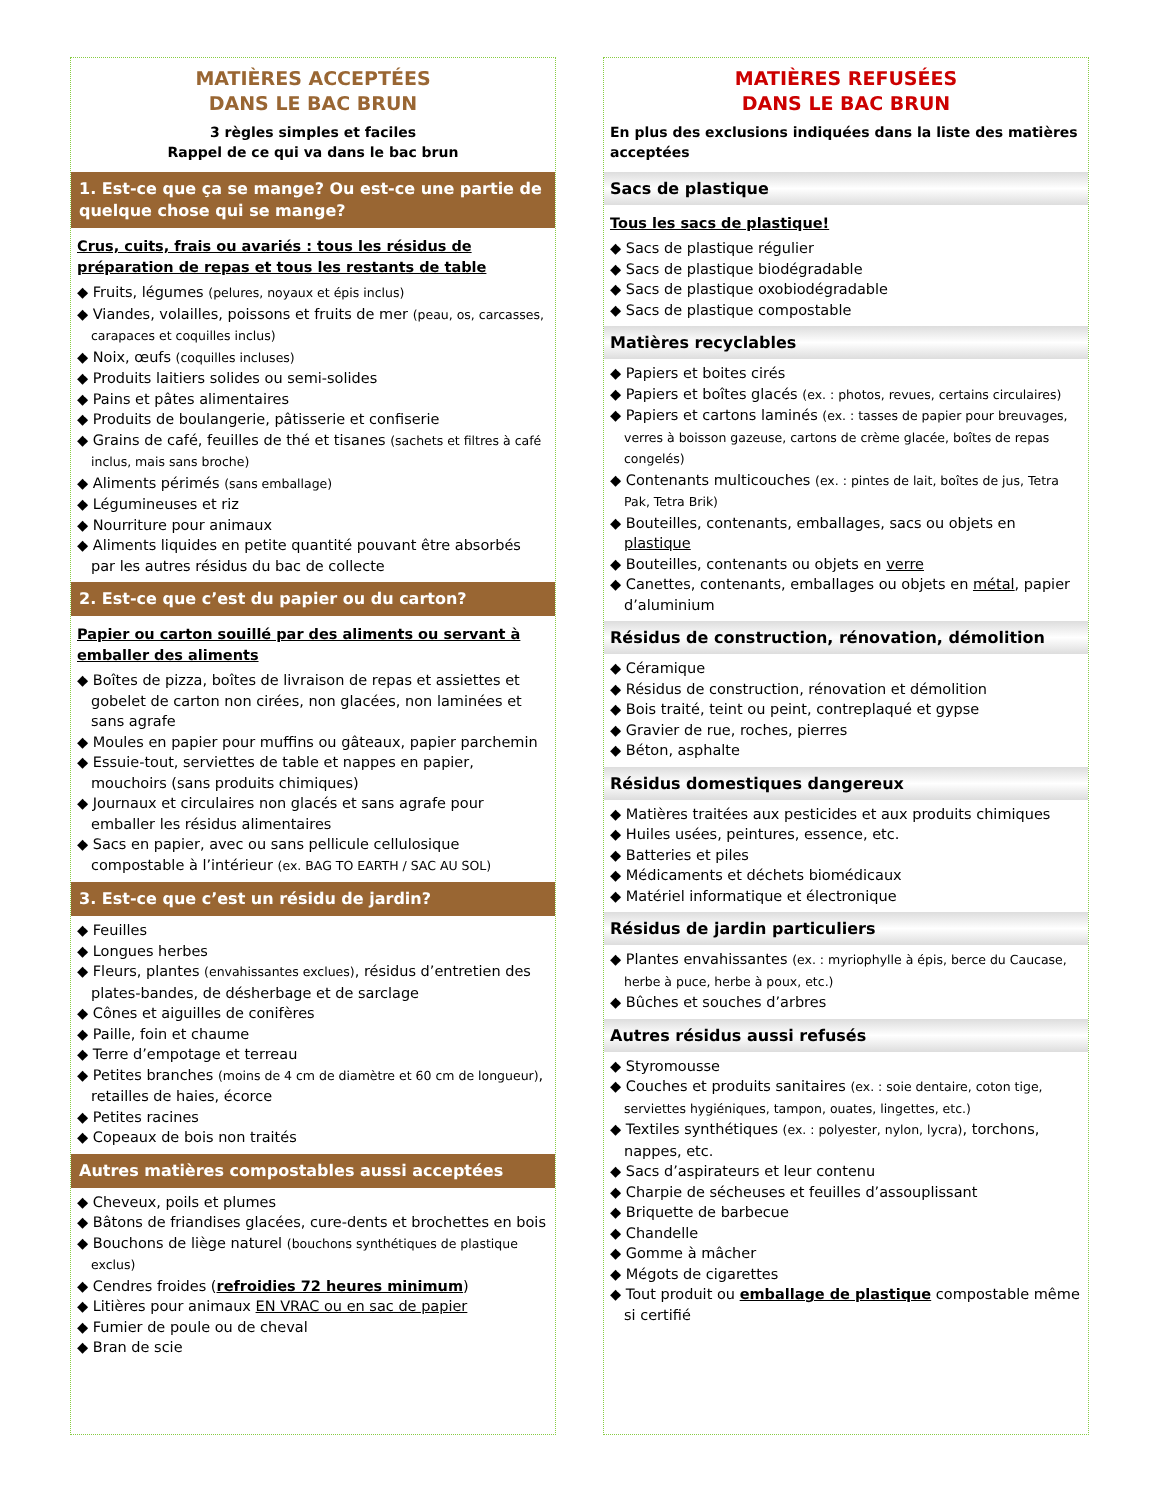MATIÈRES ACCEPTÉES
DANS LE BAC BRUN
3 règles simples et faciles
Rappel de ce qui va dans le bac brun
1. Est-ce que ça se mange? Ou est-ce une partie de quelque chose qui se mange?
Crus, cuits, frais ou avariés : tous les résidus de préparation de repas et tous les restants de table
◆ Fruits, légumes (pelures, noyaux et épis inclus)
◆ Viandes, volailles, poissons et fruits de mer (peau, os, carcasses, carapaces et coquilles inclus)
◆ Noix, œufs (coquilles incluses)
◆ Produits laitiers solides ou semi-solides
◆ Pains et pâtes alimentaires
◆ Produits de boulangerie, pâtisserie et confiserie
◆ Grains de café, feuilles de thé et tisanes (sachets et filtres à café inclus, mais sans broche)
◆ Aliments périmés (sans emballage)
◆ Légumineuses et riz
◆ Nourriture pour animaux
◆ Aliments liquides en petite quantité pouvant être absorbés par les autres résidus du bac de collecte
2. Est-ce que c’est du papier ou du carton?
Papier ou carton souillé par des aliments ou servant à emballer des aliments
◆ Boîtes de pizza, boîtes de livraison de repas et assiettes et gobelet de carton non cirées, non glacées, non laminées et sans agrafe
◆ Moules en papier pour muffins ou gâteaux, papier parchemin
◆ Essuie-tout, serviettes de table et nappes en papier, mouchoirs (sans produits chimiques)
◆ Journaux et circulaires non glacés et sans agrafe pour emballer les résidus alimentaires
◆ Sacs en papier, avec ou sans pellicule cellulosique compostable à l’intérieur (ex. BAG TO EARTH / SAC AU SOL)
3. Est-ce que c’est un résidu de jardin?
◆ Feuilles
◆ Longues herbes
◆ Fleurs, plantes (envahissantes exclues), résidus d’entretien des plates-bandes, de désherbage et de sarclage
◆ Cônes et aiguilles de conifères
◆ Paille, foin et chaume
◆ Terre d’empotage et terreau
◆ Petites branches (moins de 4 cm de diamètre et 60 cm de longueur), retailles de haies, écorce
◆ Petites racines
◆ Copeaux de bois non traités
Autres matières compostables aussi acceptées
◆ Cheveux, poils et plumes
◆ Bâtons de friandises glacées, cure-dents et brochettes en bois
◆ Bouchons de liège naturel (bouchons synthétiques de plastique exclus)
◆ Cendres froides (refroidies 72 heures minimum)
◆ Litières pour animaux EN VRAC ou en sac de papier
◆ Fumier de poule ou de cheval
◆ Bran de scie
MATIÈRES REFUSÉES
DANS LE BAC BRUN
En plus des exclusions indiquées dans la liste des matières acceptées
Sacs de plastique
Tous les sacs de plastique!
◆ Sacs de plastique régulier
◆ Sacs de plastique biodégradable
◆ Sacs de plastique oxobiodégradable
◆ Sacs de plastique compostable
Matières recyclables
◆ Papiers et boites cirés
◆ Papiers et boîtes glacés (ex. : photos, revues, certains circulaires)
◆ Papiers et cartons laminés (ex. : tasses de papier pour breuvages, verres à boisson gazeuse, cartons de crème glacée, boîtes de repas congelés)
◆ Contenants multicouches (ex. : pintes de lait, boîtes de jus, Tetra Pak, Tetra Brik)
◆ Bouteilles, contenants, emballages, sacs ou objets en plastique
◆ Bouteilles, contenants ou objets en verre
◆ Canettes, contenants, emballages ou objets en métal, papier d’aluminium
Résidus de construction, rénovation, démolition
◆ Céramique
◆ Résidus de construction, rénovation et démolition
◆ Bois traité, teint ou peint, contreplaqué et gypse
◆ Gravier de rue, roches, pierres
◆ Béton, asphalte
Résidus domestiques dangereux
◆ Matières traitées aux pesticides et aux produits chimiques
◆ Huiles usées, peintures, essence, etc.
◆ Batteries et piles
◆ Médicaments et déchets biomédicaux
◆ Matériel informatique et électronique
Résidus de jardin particuliers
◆ Plantes envahissantes (ex. : myriophylle à épis, berce du Caucase, herbe à puce, herbe à poux, etc.)
◆ Bûches et souches d’arbres
Autres résidus aussi refusés
◆ Styromousse
◆ Couches et produits sanitaires (ex. : soie dentaire, coton tige, serviettes hygiéniques, tampon, ouates, lingettes, etc.)
◆ Textiles synthétiques (ex. : polyester, nylon, lycra), torchons, nappes, etc.
◆ Sacs d’aspirateurs et leur contenu
◆ Charpie de sécheuses et feuilles d’assouplissant
◆ Briquette de barbecue
◆ Chandelle
◆ Gomme à mâcher
◆ Mégots de cigarettes
◆ Tout produit ou emballage de plastique compostable même si certifié